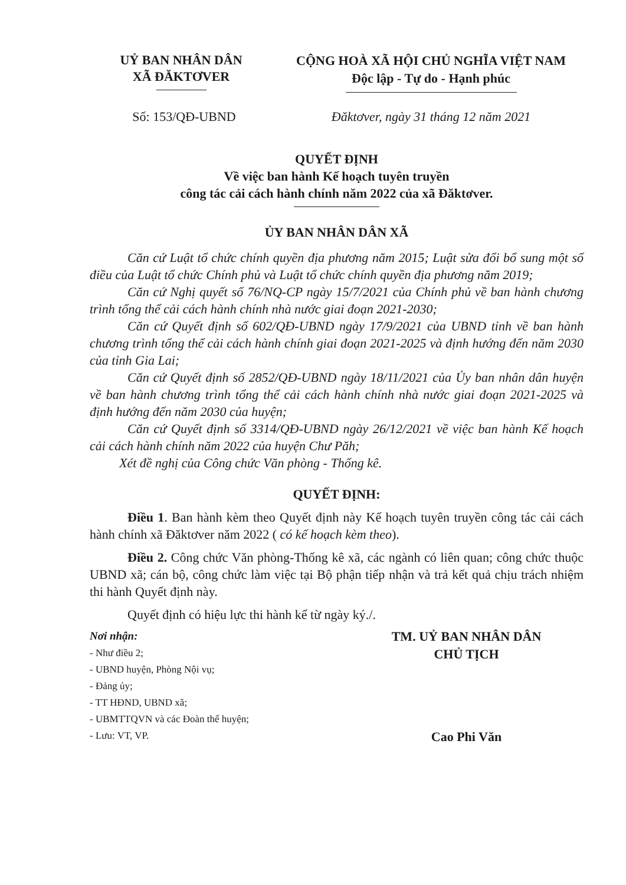UỶ BAN NHÂN DÂN
XÃ ĐĂKTƠVER
CỘNG HOÀ XÃ HỘI CHỦ NGHĨA VIỆT NAM
Độc lập - Tự do - Hạnh phúc
Số: 153/QĐ-UBND Đăktơver, ngày 31 tháng 12 năm 2021
QUYẾT ĐỊNH
Về việc ban hành Kế hoạch tuyên truyền
công tác cải cách hành chính năm 2022 của xã Đăktơver.
ỦY BAN NHÂN DÂN XÃ
Căn cứ Luật tổ chức chính quyền địa phương năm 2015; Luật sửa đổi bổ sung một số điều của Luật tổ chức Chính phủ và Luật tổ chức chính quyền địa phương năm 2019;
Căn cứ Nghị quyết số 76/NQ-CP ngày 15/7/2021 của Chính phủ về ban hành chương trình tổng thể cải cách hành chính nhà nước giai đoạn 2021-2030;
Căn cứ Quyết định số 602/QĐ-UBND ngày 17/9/2021 của UBND tỉnh về ban hành chương trình tổng thể cải cách hành chính giai đoạn 2021-2025 và định hướng đến năm 2030 của tỉnh Gia Lai;
Căn cứ Quyết định số 2852/QĐ-UBND ngày 18/11/2021 của Ủy ban nhân dân huyện về ban hành chương trình tổng thể cải cách hành chính nhà nước giai đoạn 2021-2025 và định hướng đến năm 2030 của huyện;
Căn cứ Quyết định số 3314/QĐ-UBND ngày 26/12/2021 về việc ban hành Kế hoạch cải cách hành chính năm 2022 của huyện Chư Păh;
Xét đề nghị của Công chức Văn phòng - Thống kê.
QUYẾT ĐỊNH:
Điều 1. Ban hành kèm theo Quyết định này Kế hoạch tuyên truyền công tác cải cách hành chính xã Đăktơver năm 2022 ( có kế hoạch kèm theo).
Điều 2. Công chức Văn phòng-Thống kê xã, các ngành có liên quan; công chức thuộc UBND xã; cán bộ, công chức làm việc tại Bộ phận tiếp nhận và trả kết quả chịu trách nhiệm thi hành Quyết định này.
Quyết định có hiệu lực thi hành kể từ ngày ký./.
Nơi nhận:
- Như điều 2;
- UBND huyện, Phòng Nội vụ;
- Đảng ủy;
- TT HĐND, UBND xã;
- UBMTTQVN và các Đoàn thể huyện;
- Lưu: VT, VP.
TM. UỶ BAN NHÂN DÂN
CHỦ TỊCH
Cao Phi Văn